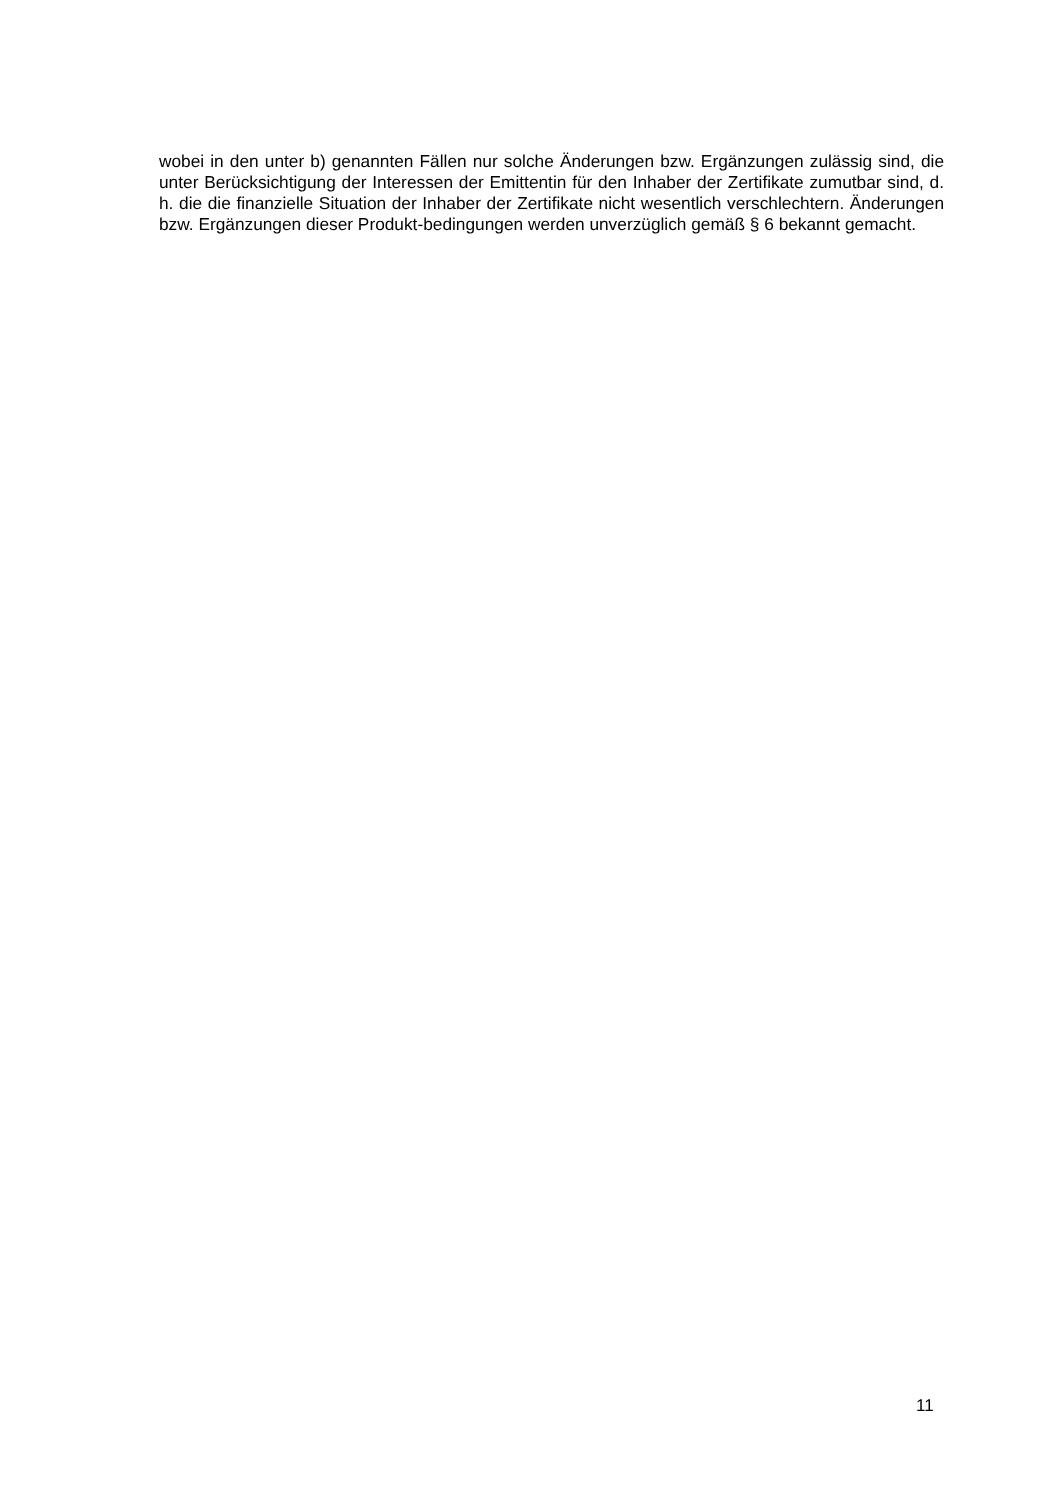wobei in den unter b) genannten Fällen nur solche Änderungen bzw. Ergänzungen zulässig sind, die unter Berücksichtigung der Interessen der Emittentin für den Inhaber der Zertifikate zumutbar sind, d. h. die die finanzielle Situation der Inhaber der Zertifikate nicht wesentlich verschlechtern. Änderungen bzw. Ergänzungen dieser Produkt-bedingungen werden unverzüglich gemäß § 6 bekannt gemacht.
11